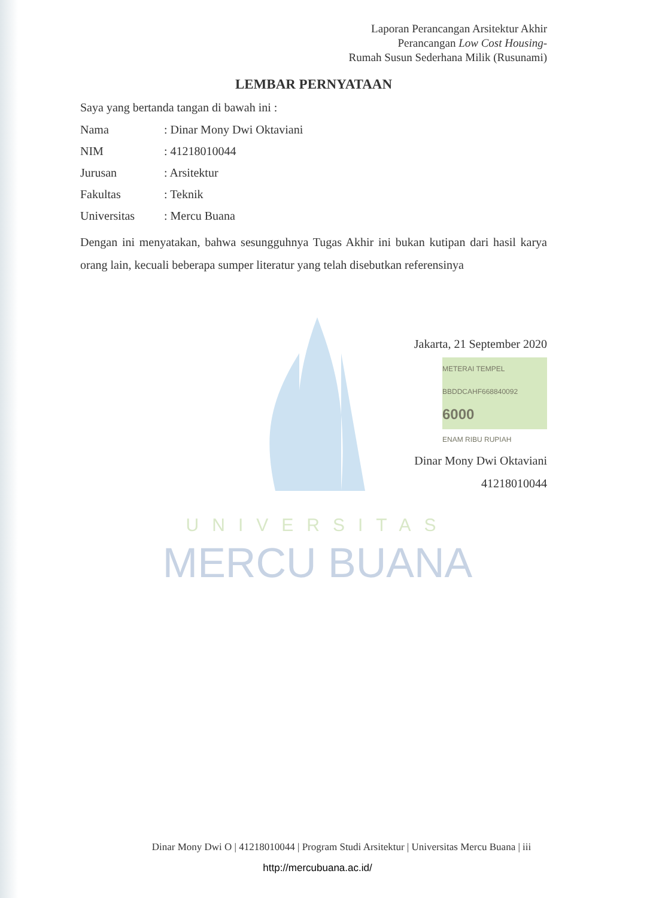Laporan Perancangan Arsitektur Akhir
Perancangan Low Cost Housing-
Rumah Susun Sederhana Milik (Rusunami)
LEMBAR PERNYATAAN
Saya yang bertanda tangan di bawah ini :
| Nama | : Dinar Mony Dwi Oktaviani |
| NIM | : 41218010044 |
| Jurusan | : Arsitektur |
| Fakultas | : Teknik |
| Universitas | : Mercu Buana |
Dengan ini menyatakan, bahwa sesungguhnya Tugas Akhir ini bukan kutipan dari hasil karya orang lain, kecuali beberapa sumper literatur yang telah disebutkan referensinya
Jakarta, 21 September 2020
METERAI TEMPEL
BBDDCAHF668840092
6000
ENAM RIBU RUPIAH
Dinar Mony Dwi Oktaviani
41218010044
UNIVERSITAS
MERCU BUANA
Dinar Mony Dwi O | 41218010044 | Program Studi Arsitektur | Universitas Mercu Buana | iii
http://mercubuana.ac.id/